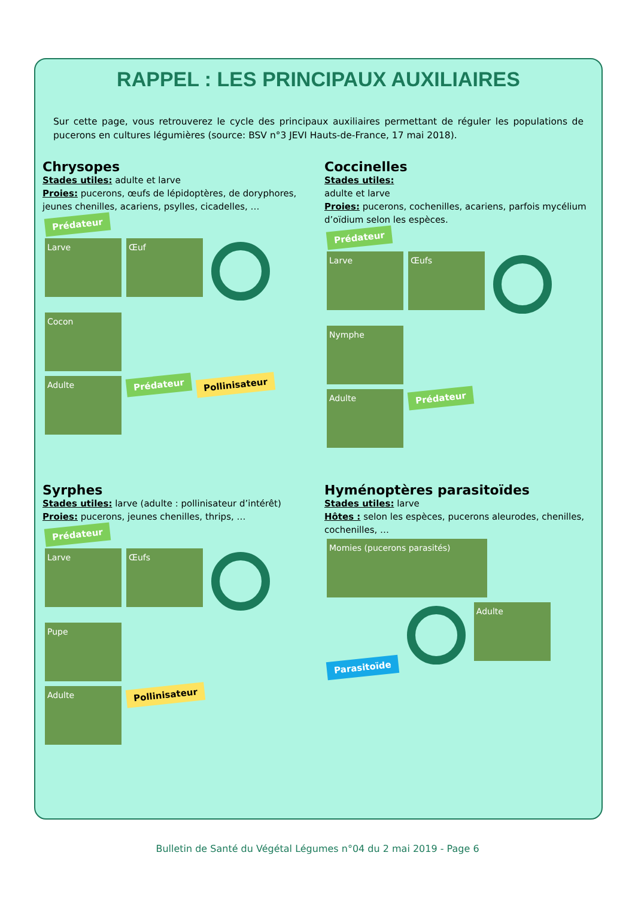RAPPEL : LES PRINCIPAUX AUXILIAIRES
Sur cette page, vous retrouverez le cycle des principaux auxiliaires permettant de réguler les populations de pucerons en cultures légumières (source: BSV n°3 JEVI Hauts-de-France, 17 mai 2018).
Chrysopes
Stades utiles: adulte et larve
Proies: pucerons, œufs de lépidoptères, de doryphores, jeunes chenilles, acariens, psylles, cicadelles, …
Prédateur
Larve Œuf Cocon
Adulte Prédateur Pollinisateur
Coccinelles
Stades utiles:
adulte et larve
Proies: pucerons, cochenilles, acariens, parfois mycélium d’oïdium selon les espèces.
Prédateur
Larve Œufs Nymphe
Adulte Prédateur
Syrphes
Stades utiles: larve (adulte : pollinisateur d’intérêt)
Proies: pucerons, jeunes chenilles, thrips, …
Prédateur
Larve Œufs Pupe
Adulte Pollinisateur
Hyménoptères parasitoïdes
Stades utiles: larve
Hôtes : selon les espèces, pucerons aleurodes, chenilles, cochenilles, …
Momies (pucerons parasités)
Parasitoïde Adulte
Bulletin de Santé du Végétal Légumes n°04 du 2 mai 2019 - Page 6